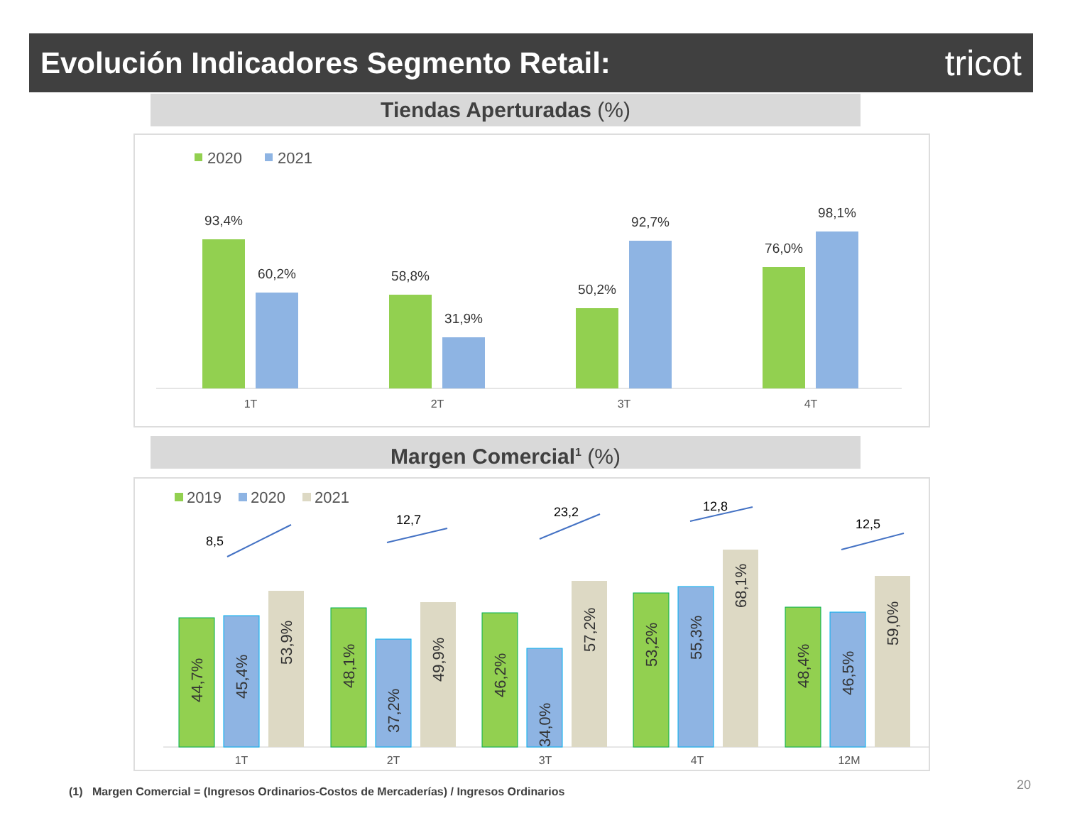Evolución Indicadores Segmento Retail:
tricot
Tiendas Aperturadas (%)
2020
2021
93,4%
60,2%
58,8%
31,9%
50,2%
92,7%
76,0%
98,1%
1T
2T
3T
4T
Margen Comercial<sup>1</sup> (%)
2019
2020
2021
8,5
12,7
23,2
12,8
12,5
44,7%
45,4%
53,9%
48,1%
37,2%
49,9%
46,2%
34,0%
57,2%
53,2%
55,3%
68,1%
48,4%
46,5%
59,0%
1T
2T
3T
4T
12M
(1) Margen Comercial = (Ingresos Ordinarios-Costos de Mercaderías) / Ingresos Ordinarios
20